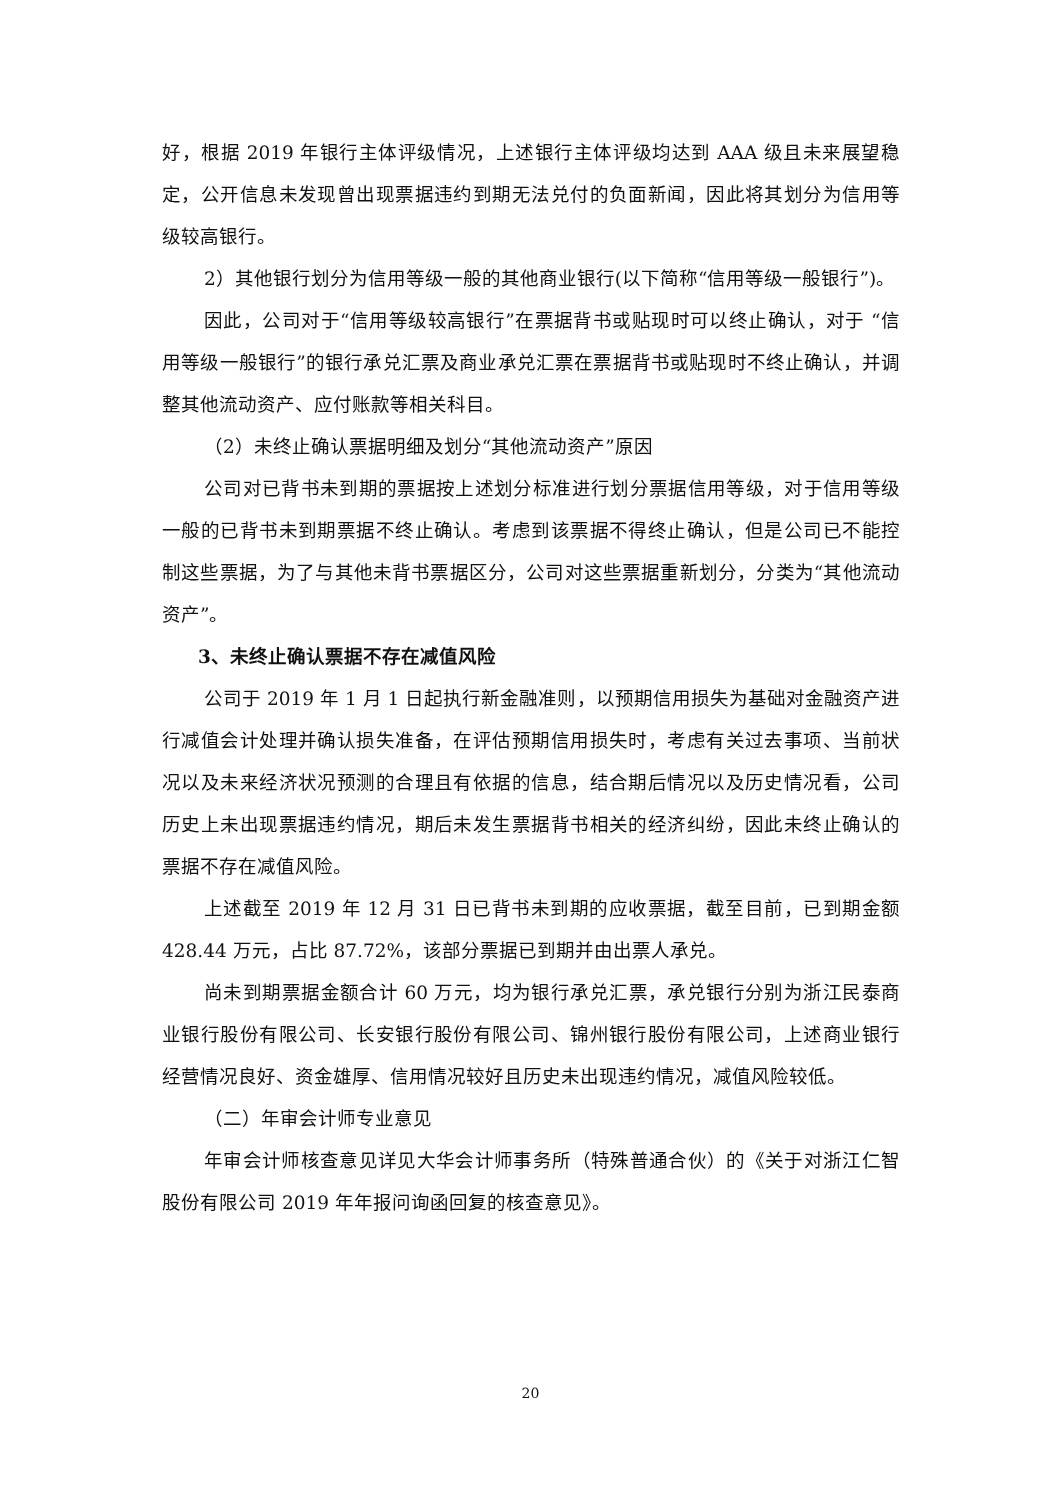好，根据 2019 年银行主体评级情况，上述银行主体评级均达到 AAA 级且未来展望稳定，公开信息未发现曾出现票据违约到期无法兑付的负面新闻，因此将其划分为信用等级较高银行。
2）其他银行划分为信用等级一般的其他商业银行(以下简称“信用等级一般银行”)。
因此，公司对于“信用等级较高银行”在票据背书或贴现时可以终止确认，对于 “信用等级一般银行”的银行承兑汇票及商业承兑汇票在票据背书或贴现时不终止确认，并调整其他流动资产、应付账款等相关科目。
（2）未终止确认票据明细及划分“其他流动资产”原因
公司对已背书未到期的票据按上述划分标准进行划分票据信用等级，对于信用等级一般的已背书未到期票据不终止确认。考虑到该票据不得终止确认，但是公司已不能控制这些票据，为了与其他未背书票据区分，公司对这些票据重新划分，分类为“其他流动资产”。
3、未终止确认票据不存在减值风险
公司于 2019 年 1 月 1 日起执行新金融准则，以预期信用损失为基础对金融资产进行减值会计处理并确认损失准备，在评估预期信用损失时，考虑有关过去事项、当前状况以及未来经济状况预测的合理且有依据的信息，结合期后情况以及历史情况看，公司历史上未出现票据违约情况，期后未发生票据背书相关的经济纠纷，因此未终止确认的票据不存在减值风险。
上述截至 2019 年 12 月 31 日已背书未到期的应收票据，截至目前，已到期金额 428.44 万元，占比 87.72%，该部分票据已到期并由出票人承兑。
尚未到期票据金额合计 60 万元，均为银行承兑汇票，承兑银行分别为浙江民泰商业银行股份有限公司、长安银行股份有限公司、锦州银行股份有限公司，上述商业银行经营情况良好、资金雄厚、信用情况较好且历史未出现违约情况，减值风险较低。
（二）年审会计师专业意见
年审会计师核查意见详见大华会计师事务所（特殊普通合伙）的《关于对浙江仁智股份有限公司 2019 年年报问询函回复的核查意见》。
20